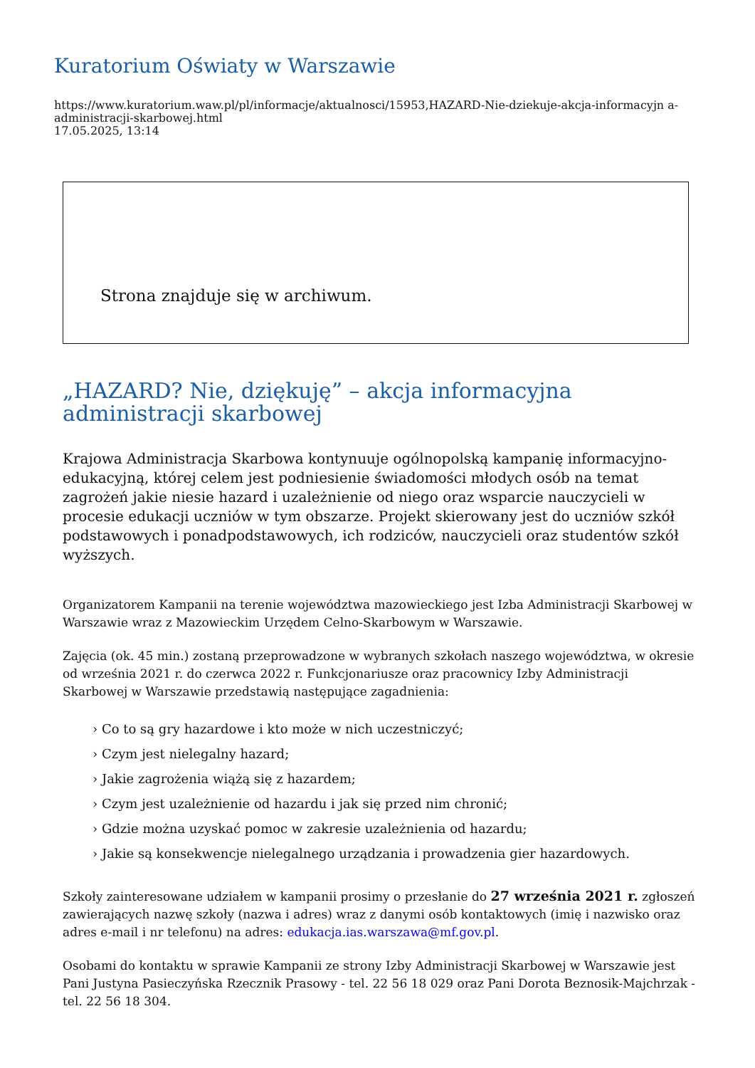Kuratorium Oświaty w Warszawie
https://www.kuratorium.waw.pl/pl/informacje/aktualnosci/15953,HAZARD-Nie-dziekuje-akcja-informacyjn a-administracji-skarbowej.html
17.05.2025, 13:14
Strona znajduje się w archiwum.
„HAZARD? Nie, dziękuję” – akcja informacyjna administracji skarbowej
Krajowa Administracja Skarbowa kontynuuje ogólnopolską kampanię informacyjno-edukacyjną, której celem jest podniesienie świadomości młodych osób na temat zagrożeń jakie niesie hazard i uzależnienie od niego oraz wsparcie nauczycieli w procesie edukacji uczniów w tym obszarze. Projekt skierowany jest do uczniów szkół podstawowych i ponadpodstawowych, ich rodziców, nauczycieli oraz studentów szkół wyższych.
Organizatorem Kampanii na terenie województwa mazowieckiego jest Izba Administracji Skarbowej w Warszawie wraz z Mazowieckim Urzędem Celno-Skarbowym w Warszawie.
Zajęcia (ok. 45 min.) zostaną przeprowadzone w wybranych szkołach naszego województwa, w okresie od września 2021 r. do czerwca 2022 r. Funkcjonariusze oraz pracownicy Izby Administracji Skarbowej w Warszawie przedstawią następujące zagadnienia:
› Co to są gry hazardowe i kto może w nich uczestniczyć;
› Czym jest nielegalny hazard;
› Jakie zagrożenia wiążą się z hazardem;
› Czym jest uzależnienie od hazardu i jak się przed nim chronić;
› Gdzie można uzyskać pomoc w zakresie uzależnienia od hazardu;
› Jakie są konsekwencje nielegalnego urządzania i prowadzenia gier hazardowych.
Szkoły zainteresowane udziałem w kampanii prosimy o przesłanie do 27 września 2021 r. zgłoszeń zawierających nazwę szkoły (nazwa i adres) wraz z danymi osób kontaktowych (imię i nazwisko oraz adres e-mail i nr telefonu) na adres: edukacja.ias.warszawa@mf.gov.pl.
Osobami do kontaktu w sprawie Kampanii ze strony Izby Administracji Skarbowej w Warszawie jest Pani Justyna Pasieczyńska Rzecznik Prasowy - tel. 22 56 18 029 oraz Pani Dorota Beznosik-Majchrzak - tel. 22 56 18 304.